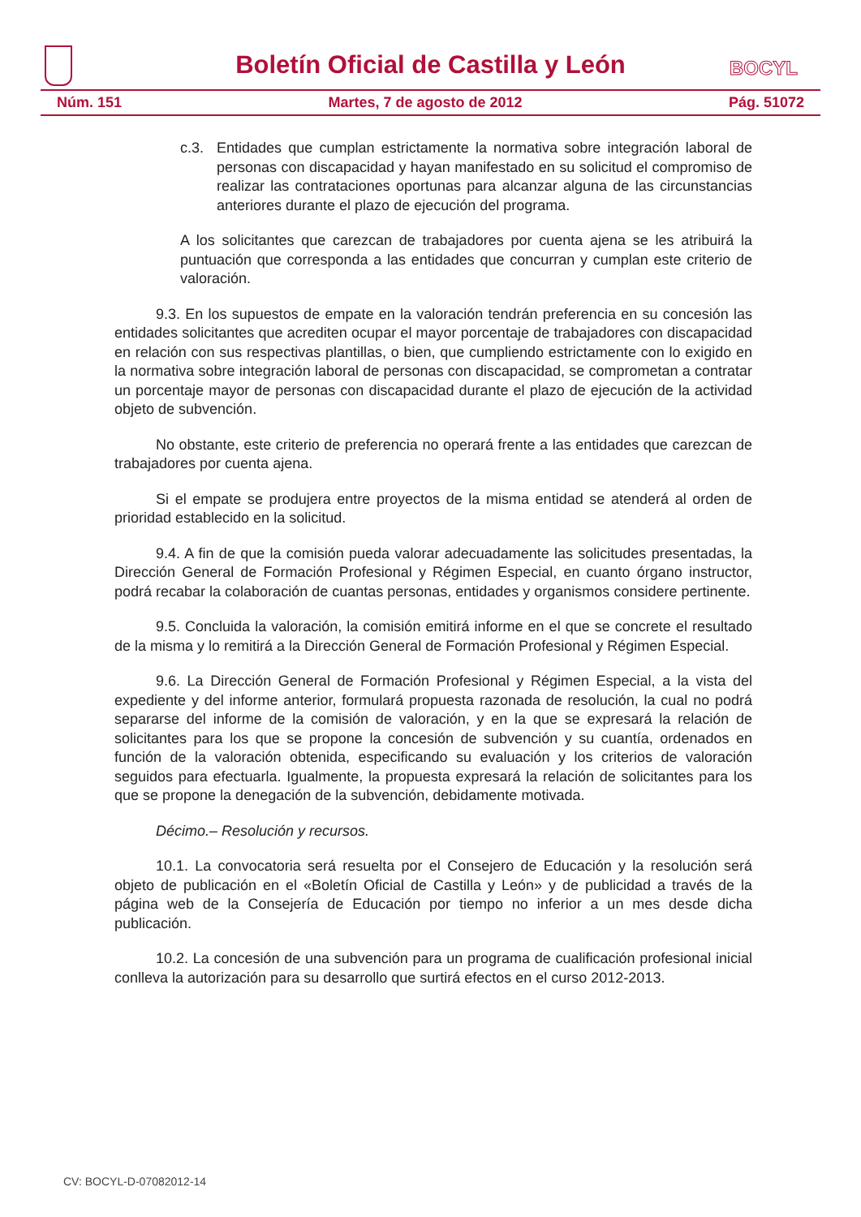Boletín Oficial de Castilla y León BOCYL
Núm. 151 Martes, 7 de agosto de 2012 Pág. 51072
c.3. Entidades que cumplan estrictamente la normativa sobre integración laboral de personas con discapacidad y hayan manifestado en su solicitud el compromiso de realizar las contrataciones oportunas para alcanzar alguna de las circunstancias anteriores durante el plazo de ejecución del programa.
A los solicitantes que carezcan de trabajadores por cuenta ajena se les atribuirá la puntuación que corresponda a las entidades que concurran y cumplan este criterio de valoración.
9.3. En los supuestos de empate en la valoración tendrán preferencia en su concesión las entidades solicitantes que acrediten ocupar el mayor porcentaje de trabajadores con discapacidad en relación con sus respectivas plantillas, o bien, que cumpliendo estrictamente con lo exigido en la normativa sobre integración laboral de personas con discapacidad, se comprometan a contratar un porcentaje mayor de personas con discapacidad durante el plazo de ejecución de la actividad objeto de subvención.
No obstante, este criterio de preferencia no operará frente a las entidades que carezcan de trabajadores por cuenta ajena.
Si el empate se produjera entre proyectos de la misma entidad se atenderá al orden de prioridad establecido en la solicitud.
9.4. A fin de que la comisión pueda valorar adecuadamente las solicitudes presentadas, la Dirección General de Formación Profesional y Régimen Especial, en cuanto órgano instructor, podrá recabar la colaboración de cuantas personas, entidades y organismos considere pertinente.
9.5. Concluida la valoración, la comisión emitirá informe en el que se concrete el resultado de la misma y lo remitirá a la Dirección General de Formación Profesional y Régimen Especial.
9.6. La Dirección General de Formación Profesional y Régimen Especial, a la vista del expediente y del informe anterior, formulará propuesta razonada de resolución, la cual no podrá separarse del informe de la comisión de valoración, y en la que se expresará la relación de solicitantes para los que se propone la concesión de subvención y su cuantía, ordenados en función de la valoración obtenida, especificando su evaluación y los criterios de valoración seguidos para efectuarla. Igualmente, la propuesta expresará la relación de solicitantes para los que se propone la denegación de la subvención, debidamente motivada.
Décimo.– Resolución y recursos.
10.1. La convocatoria será resuelta por el Consejero de Educación y la resolución será objeto de publicación en el «Boletín Oficial de Castilla y León» y de publicidad a través de la página web de la Consejería de Educación por tiempo no inferior a un mes desde dicha publicación.
10.2. La concesión de una subvención para un programa de cualificación profesional inicial conlleva la autorización para su desarrollo que surtirá efectos en el curso 2012-2013.
CV: BOCYL-D-07082012-14